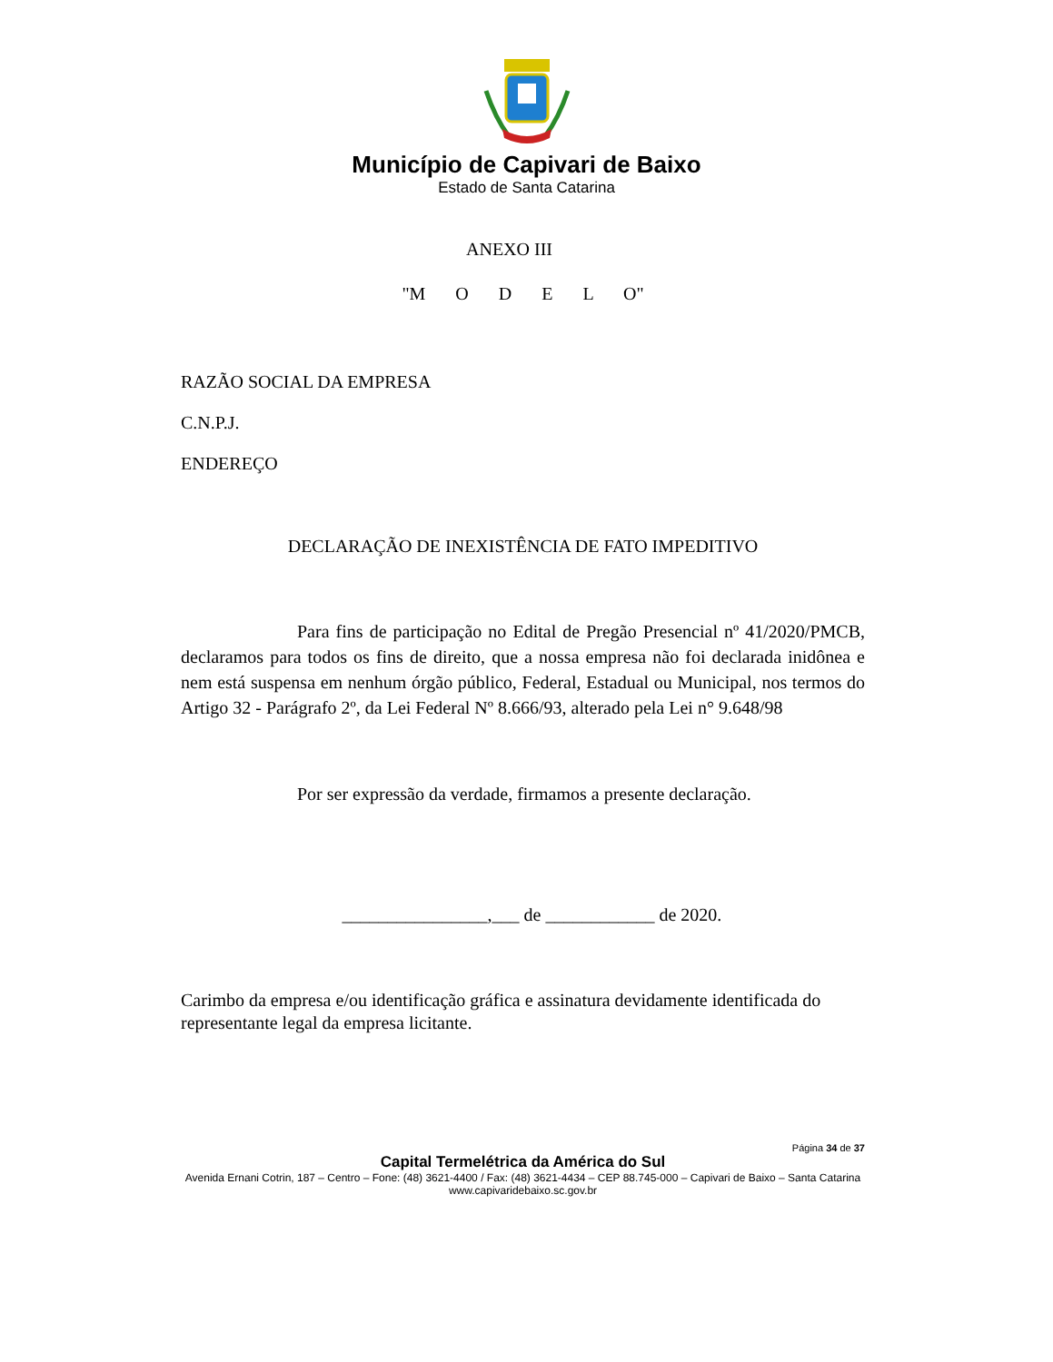Município de Capivari de Baixo
Estado de Santa Catarina
ANEXO III
"M O D E L O"
RAZÃO SOCIAL DA EMPRESA
C.N.P.J.
ENDEREÇO
DECLARAÇÃO DE INEXISTÊNCIA DE FATO IMPEDITIVO
Para fins de participação no Edital de Pregão Presencial nº 41/2020/PMCB, declaramos para todos os fins de direito, que a nossa empresa não foi declarada inidônea e nem está suspensa em nenhum órgão público, Federal, Estadual ou Municipal, nos termos do Artigo 32 - Parágrafo 2º, da Lei Federal Nº 8.666/93, alterado pela Lei n° 9.648/98
Por ser expressão da verdade, firmamos a presente declaração.
________________,___ de ____________ de 2020.
Carimbo da empresa e/ou identificação gráfica e assinatura devidamente identificada do representante legal da empresa licitante.
Página 34 de 37
Capital Termelétrica da América do Sul
Avenida Ernani Cotrin, 187 – Centro – Fone: (48) 3621-4400 / Fax: (48) 3621-4434 – CEP 88.745-000 – Capivari de Baixo – Santa Catarina
www.capivaridebaixo.sc.gov.br